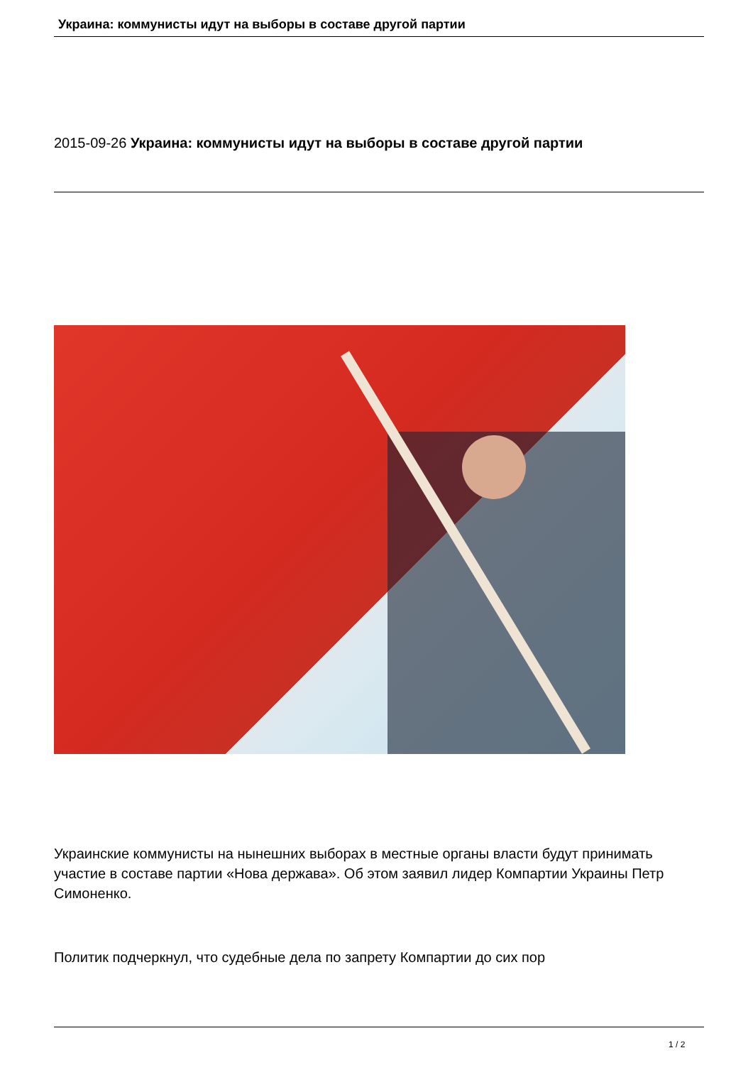Украина: коммунисты идут на выборы в составе другой партии
2015-09-26 Украина: коммунисты идут на выборы в составе другой партии
Украинские коммунисты на нынешних выборах в местные органы власти будут принимать участие в составе партии «Нова держава». Об этом заявил лидер Компартии Украины Петр Симоненко.
Политик подчеркнул, что судебные дела по запрету Компартии до сих пор
1 / 2